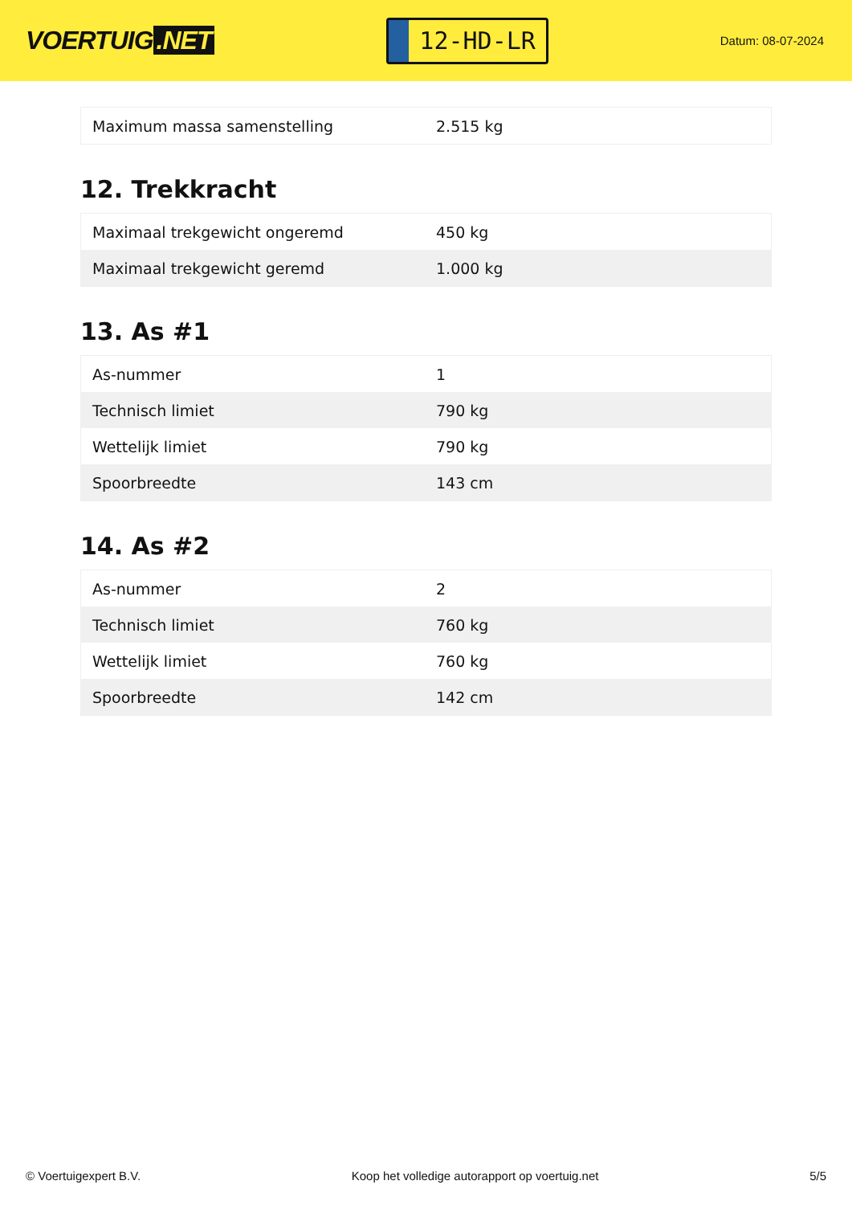VOERTUIG.NET
12-HD-LR
Datum: 08-07-2024
| Maximum massa samenstelling | 2.515 kg |
12. Trekkracht
| Maximaal trekgewicht ongeremd | 450 kg |
| Maximaal trekgewicht geremd | 1.000 kg |
13. As #1
| As-nummer | 1 |
| Technisch limiet | 790 kg |
| Wettelijk limiet | 790 kg |
| Spoorbreedte | 143 cm |
14. As #2
| As-nummer | 2 |
| Technisch limiet | 760 kg |
| Wettelijk limiet | 760 kg |
| Spoorbreedte | 142 cm |
© Voertuigexpert B.V. Koop het volledige autorapport op voertuig.net 5/5